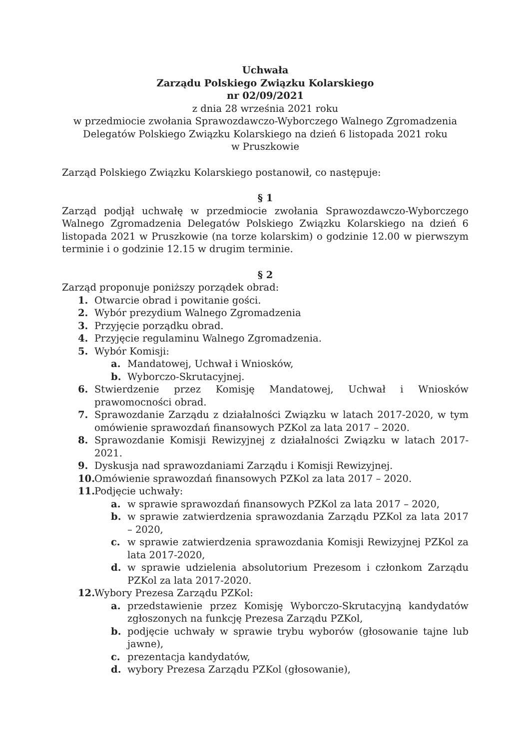Uchwała
Zarządu Polskiego Związku Kolarskiego
nr 02/09/2021
z dnia 28 września 2021 roku
w przedmiocie zwołania Sprawozdawczo-Wyborczego Walnego Zgromadzenia Delegatów Polskiego Związku Kolarskiego na dzień 6 listopada 2021 roku
w Pruszkowie
Zarząd Polskiego Związku Kolarskiego postanowił, co następuje:
§ 1
Zarząd podjął uchwałę w przedmiocie zwołania Sprawozdawczo-Wyborczego Walnego Zgromadzenia Delegatów Polskiego Związku Kolarskiego na dzień 6 listopada 2021 w Pruszkowie (na torze kolarskim) o godzinie 12.00 w pierwszym terminie i o godzinie 12.15 w drugim terminie.
§ 2
Zarząd proponuje poniższy porządek obrad:
1. Otwarcie obrad i powitanie gości.
2. Wybór prezydium Walnego Zgromadzenia
3. Przyjęcie porządku obrad.
4. Przyjęcie regulaminu Walnego Zgromadzenia.
5. Wybór Komisji:
a. Mandatowej, Uchwał i Wniosków,
b. Wyborczo-Skrutacyjnej.
6. Stwierdzenie przez Komisję Mandatowej, Uchwał i Wniosków prawomocności obrad.
7. Sprawozdanie Zarządu z działalności Związku w latach 2017-2020, w tym omówienie sprawozdań finansowych PZKol za lata 2017 – 2020.
8. Sprawozdanie Komisji Rewizyjnej z działalności Związku w latach 2017-2021.
9. Dyskusja nad sprawozdaniami Zarządu i Komisji Rewizyjnej.
10. Omówienie sprawozdań finansowych PZKol za lata 2017 – 2020.
11. Podjęcie uchwały:
a. w sprawie sprawozdań finansowych PZKol za lata 2017 – 2020,
b. w sprawie zatwierdzenia sprawozdania Zarządu PZKol za lata 2017 – 2020,
c. w sprawie zatwierdzenia sprawozdania Komisji Rewizyjnej PZKol za lata 2017-2020,
d. w sprawie udzielenia absolutorium Prezesom i członkom Zarządu PZKol za lata 2017-2020.
12. Wybory Prezesa Zarządu PZKol:
a. przedstawienie przez Komisję Wyborczo-Skrutacyjną kandydatów zgłoszonych na funkcję Prezesa Zarządu PZKol,
b. podjęcie uchwały w sprawie trybu wyborów (głosowanie tajne lub jawne),
c. prezentacja kandydatów,
d. wybory Prezesa Zarządu PZKol (głosowanie),